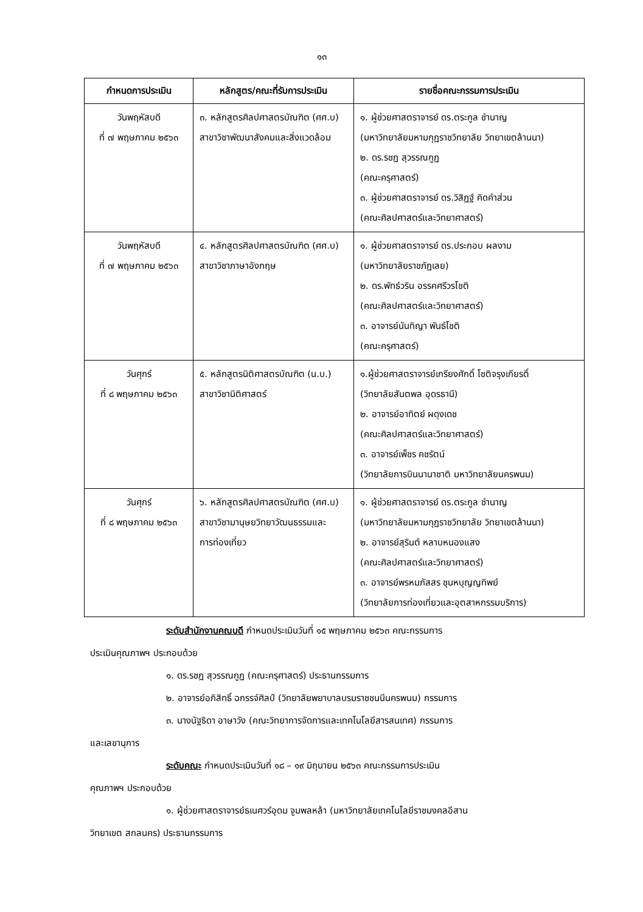๑๓
| กำหนดการประเมิน | หลักสูตร/คณะที่รับการประเมิน | รายชื่อคณะกรรมการประเมิน |
| --- | --- | --- |
| วันพฤหัสบดี ที่ ๗ พฤษภาคม ๒๕๖๓ | ๓. หลักสูตรศิลปศาสตรบัณฑิต (ศศ.บ) สาขาวิชาพัฒนาสังคมและสิ่งแวดล้อม | ๑. ผู้ช่วยศาสตราจารย์ ดร.ตระกูล ชำนาญ (มหาวิทยาลัยมหามกุฏราชวิทยาลัย วิทยาเขตล้านนา) ๒. ดร.รชฎ สุวรรณกูฏ (คณะครุศาสตร์) ๓. ผู้ช่วยศาสตราจารย์ ดร.วิสิฏฐ์ คิดคำส่วน (คณะศิลปศาสตร์และวิทยาศาสตร์) |
| วันพฤหัสบดี ที่ ๗ พฤษภาคม ๒๕๖๓ | ๔. หลักสูตรศิลปศาสตรบัณฑิต (ศศ.บ) สาขาวิชาภาษาอังกฤษ | ๑. ผู้ช่วยศาสตราจารย์ ดร.ประกอบ ผลงาม (มหาวิทยาลัยราชภัฏเลย) ๒. ดร.พัทธ์วริน อรรคศรีวรโชติ (คณะศิลปศาสตร์และวิทยาศาสตร์) ๓. อาจารย์นันทิญา พันธ์โชติ (คณะครุศาสตร์) |
| วันศุกร์ ที่ ๘ พฤษภาคม ๒๕๖๓ | ๕. หลักสูตรนิติศาสตรบัณฑิต (น.บ.) สาขาวิชานิติศาสตร์ | ๑.ผู้ช่วยศาสตราจารย์เกรียงศักดิ์ โชติจรุงเกียรติ์ (วิทยาลัยสันตพล อุดรธานี) ๒. อาจารย์อาทิตย์ ผดุงเดช (คณะศิลปศาสตร์และวิทยาศาสตร์) ๓. อาจารย์เพ็ชร คชรัตน์ (วิทยาลัยการบินนานาชาติ มหาวิทยาลัยนครพนม) |
| วันศุกร์ ที่ ๘ พฤษภาคม ๒๕๖๓ | ๖. หลักสูตรศิลปศาสตรบัณฑิต (ศศ.บ) สาขาวิชามานุษยวิทยาวัฒนธรรมและ การท่องเที่ยว | ๑. ผู้ช่วยศาสตราจารย์ ดร.ตระกูล ชำนาญ (มหาวิทยาลัยมหามกุฏราชวิทยาลัย วิทยาเขตล้านนา) ๒. อาจารย์สุรินต์ หลาบหนองแสง (คณะศิลปศาสตร์และวิทยาศาสตร์) ๓. อาจารย์พรหมภัสสร ชุนหบุญญทิพย์ (วิทยาลัยการท่องเที่ยวและอุตสาหกรรมบริการ) |
ระดับสำนักงานคณบดี กำหนดประเมินวันที่ ๑๕ พฤษภาคม ๒๕๖๓ คณะกรรมการ
ประเมินคุณภาพฯ ประกอบด้วย
๑. ดร.รชฎ สุวรรณกูฏ (คณะครุศาสตร์) ประธานกรรมการ
๒. อาจารย์อภิสิทธิ์ ฉกรรจ์ศิลป์ (วิทยาลัยพยาบาลบรมราชชนนีนครพนม) กรรมการ
๓. นางนัฐธิดา อาษาวัง (คณะวิทยาการจัดการและเทคโนโลยีสารสนเทศ) กรรมการ
และเลขานุการ
ระดับคณะ กำหนดประเมินวันที่ ๑๘ – ๑๙ มิถุนายน ๒๕๖๓ คณะกรรมการประเมิน
คุณภาพฯ ประกอบด้วย
๑. ผู้ช่วยศาสตราจารย์ธเนศวร์อุดม จูมพลหล้า (มหาวิทยาลัยเทคโนโลยีราชมงคลอีสาน
วิทยาเขต สกลนคร) ประธานกรรมการ